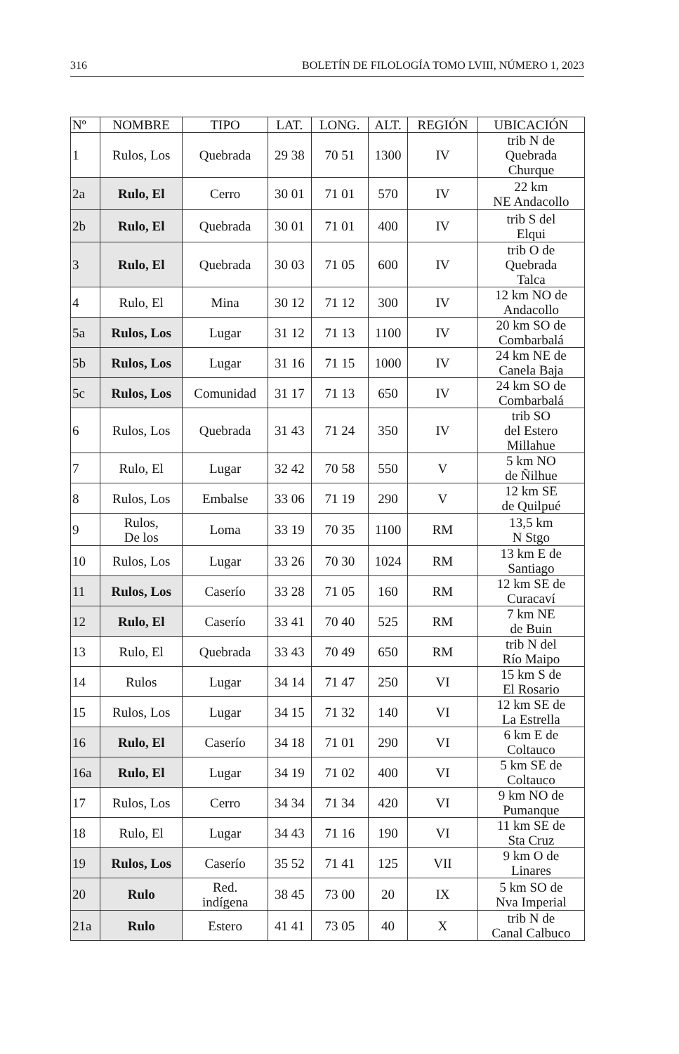316 BOLETÍN DE FILOLOGÍA TOMO LVIII, NÚMERO 1, 2023
| Nº | NOMBRE | TIPO | LAT. | LONG. | ALT. | REGIÓN | UBICACIÓN |
| --- | --- | --- | --- | --- | --- | --- | --- |
| 1 | Rulos, Los | Quebrada | 29 38 | 70 51 | 1300 | IV | trib N de Quebrada Churque |
| 2a | Rulo, El | Cerro | 30 01 | 71 01 | 570 | IV | 22 km NE Andacollo |
| 2b | Rulo, El | Quebrada | 30 01 | 71 01 | 400 | IV | trib S del Elqui |
| 3 | Rulo, El | Quebrada | 30 03 | 71 05 | 600 | IV | trib O de Quebrada Talca |
| 4 | Rulo, El | Mina | 30 12 | 71 12 | 300 | IV | 12 km NO de Andacollo |
| 5a | Rulos, Los | Lugar | 31 12 | 71 13 | 1100 | IV | 20 km SO de Combarbalá |
| 5b | Rulos, Los | Lugar | 31 16 | 71 15 | 1000 | IV | 24 km NE de Canela Baja |
| 5c | Rulos, Los | Comunidad | 31 17 | 71 13 | 650 | IV | 24 km SO de Combarbalá |
| 6 | Rulos, Los | Quebrada | 31 43 | 71 24 | 350 | IV | trib SO del Estero Millahue |
| 7 | Rulo, El | Lugar | 32 42 | 70 58 | 550 | V | 5 km NO de Ñilhue |
| 8 | Rulos, Los | Embalse | 33 06 | 71 19 | 290 | V | 12 km SE de Quilpué |
| 9 | Rulos, De los | Loma | 33 19 | 70 35 | 1100 | RM | 13,5 km N Stgo |
| 10 | Rulos, Los | Lugar | 33 26 | 70 30 | 1024 | RM | 13 km E de Santiago |
| 11 | Rulos, Los | Caserío | 33 28 | 71 05 | 160 | RM | 12 km SE de Curacaví |
| 12 | Rulo, El | Caserío | 33 41 | 70 40 | 525 | RM | 7 km NE de Buin |
| 13 | Rulo, El | Quebrada | 33 43 | 70 49 | 650 | RM | trib N del Río Maipo |
| 14 | Rulos | Lugar | 34 14 | 71 47 | 250 | VI | 15 km S de El Rosario |
| 15 | Rulos, Los | Lugar | 34 15 | 71 32 | 140 | VI | 12 km SE de La Estrella |
| 16 | Rulo, El | Caserío | 34 18 | 71 01 | 290 | VI | 6 km E de Coltauco |
| 16a | Rulo, El | Lugar | 34 19 | 71 02 | 400 | VI | 5 km SE de Coltauco |
| 17 | Rulos, Los | Cerro | 34 34 | 71 34 | 420 | VI | 9 km NO de Pumanque |
| 18 | Rulo, El | Lugar | 34 43 | 71 16 | 190 | VI | 11 km SE de Sta Cruz |
| 19 | Rulos, Los | Caserío | 35 52 | 71 41 | 125 | VII | 9 km O de Linares |
| 20 | Rulo | Red. indígena | 38 45 | 73 00 | 20 | IX | 5 km SO de Nva Imperial |
| 21a | Rulo | Estero | 41 41 | 73 05 | 40 | X | trib N de Canal Calbuco |